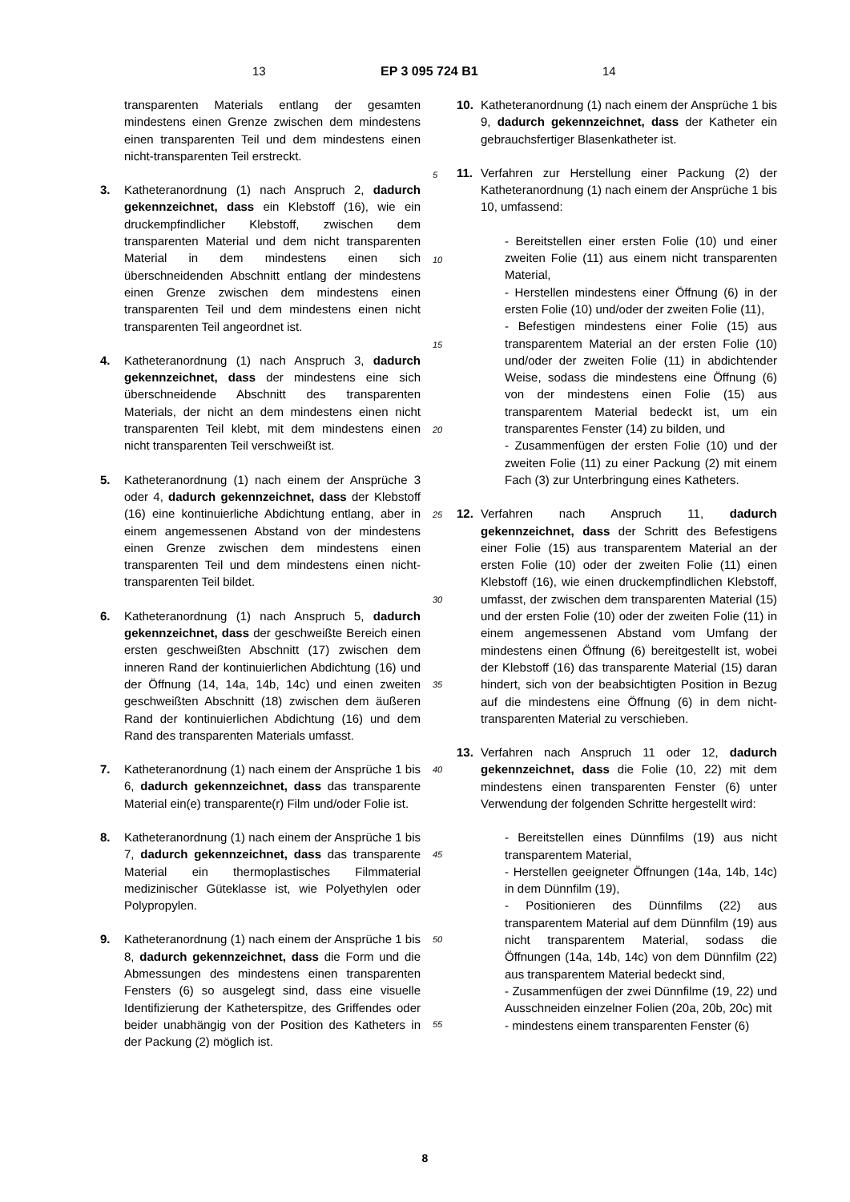13 EP 3 095 724 B1 14
transparenten Materials entlang der gesamten mindestens einen Grenze zwischen dem mindestens einen transparenten Teil und dem mindestens einen nicht-transparenten Teil erstreckt.
3. Katheteranordnung (1) nach Anspruch 2, dadurch gekennzeichnet, dass ein Klebstoff (16), wie ein druckempfindlicher Klebstoff, zwischen dem transparenten Material und dem nicht transparenten Material in dem mindestens einen sich überschneidenden Abschnitt entlang der mindestens einen Grenze zwischen dem mindestens einen transparenten Teil und dem mindestens einen nicht transparenten Teil angeordnet ist.
4. Katheteranordnung (1) nach Anspruch 3, dadurch gekennzeichnet, dass der mindestens eine sich überschneidende Abschnitt des transparenten Materials, der nicht an dem mindestens einen nicht transparenten Teil klebt, mit dem mindestens einen nicht transparenten Teil verschweißt ist.
5. Katheteranordnung (1) nach einem der Ansprüche 3 oder 4, dadurch gekennzeichnet, dass der Klebstoff (16) eine kontinuierliche Abdichtung entlang, aber in einem angemessenen Abstand von der mindestens einen Grenze zwischen dem mindestens einen transparenten Teil und dem mindestens einen nicht-transparenten Teil bildet.
6. Katheteranordnung (1) nach Anspruch 5, dadurch gekennzeichnet, dass der geschweißte Bereich einen ersten geschweißten Abschnitt (17) zwischen dem inneren Rand der kontinuierlichen Abdichtung (16) und der Öffnung (14, 14a, 14b, 14c) und einen zweiten geschweißten Abschnitt (18) zwischen dem äußeren Rand der kontinuierlichen Abdichtung (16) und dem Rand des transparenten Materials umfasst.
7. Katheteranordnung (1) nach einem der Ansprüche 1 bis 6, dadurch gekennzeichnet, dass das transparente Material ein(e) transparente(r) Film und/oder Folie ist.
8. Katheteranordnung (1) nach einem der Ansprüche 1 bis 7, dadurch gekennzeichnet, dass das transparente Material ein thermoplastisches Filmmaterial medizinischer Güteklasse ist, wie Polyethylen oder Polypropylen.
9. Katheteranordnung (1) nach einem der Ansprüche 1 bis 8, dadurch gekennzeichnet, dass die Form und die Abmessungen des mindestens einen transparenten Fensters (6) so ausgelegt sind, dass eine visuelle Identifizierung der Katheterspitze, des Griffendes oder beider unabhängig von der Position des Katheters in der Packung (2) möglich ist.
10. Katheteranordnung (1) nach einem der Ansprüche 1 bis 9, dadurch gekennzeichnet, dass der Katheter ein gebrauchsfertiger Blasenkatheter ist.
11. Verfahren zur Herstellung einer Packung (2) der Katheteranordnung (1) nach einem der Ansprüche 1 bis 10, umfassend:
- Bereitstellen einer ersten Folie (10) und einer zweiten Folie (11) aus einem nicht transparenten Material,
- Herstellen mindestens einer Öffnung (6) in der ersten Folie (10) und/oder der zweiten Folie (11),
- Befestigen mindestens einer Folie (15) aus transparentem Material an der ersten Folie (10) und/oder der zweiten Folie (11) in abdichtender Weise, sodass die mindestens eine Öffnung (6) von der mindestens einen Folie (15) aus transparentem Material bedeckt ist, um ein transparentes Fenster (14) zu bilden, und
- Zusammenfügen der ersten Folie (10) und der zweiten Folie (11) zu einer Packung (2) mit einem Fach (3) zur Unterbringung eines Katheters.
12. Verfahren nach Anspruch 11, dadurch gekennzeichnet, dass der Schritt des Befestigens einer Folie (15) aus transparentem Material an der ersten Folie (10) oder der zweiten Folie (11) einen Klebstoff (16), wie einen druckempfindlichen Klebstoff, umfasst, der zwischen dem transparenten Material (15) und der ersten Folie (10) oder der zweiten Folie (11) in einem angemessenen Abstand vom Umfang der mindestens einen Öffnung (6) bereitgestellt ist, wobei der Klebstoff (16) das transparente Material (15) daran hindert, sich von der beabsichtigten Position in Bezug auf die mindestens eine Öffnung (6) in dem nicht-transparenten Material zu verschieben.
13. Verfahren nach Anspruch 11 oder 12, dadurch gekennzeichnet, dass die Folie (10, 22) mit dem mindestens einen transparenten Fenster (6) unter Verwendung der folgenden Schritte hergestellt wird:
- Bereitstellen eines Dünnfilms (19) aus nicht transparentem Material,
- Herstellen geeigneter Öffnungen (14a, 14b, 14c) in dem Dünnfilm (19),
- Positionieren des Dünnfilms (22) aus transparentem Material auf dem Dünnfilm (19) aus nicht transparentem Material, sodass die Öffnungen (14a, 14b, 14c) von dem Dünnfilm (22) aus transparentem Material bedeckt sind,
- Zusammenfügen der zwei Dünnfilme (19, 22) und Ausschneiden einzelner Folien (20a, 20b, 20c) mit
- mindestens einem transparenten Fenster (6)
5
10
15
20
25
30
35
40
45
50
55
8